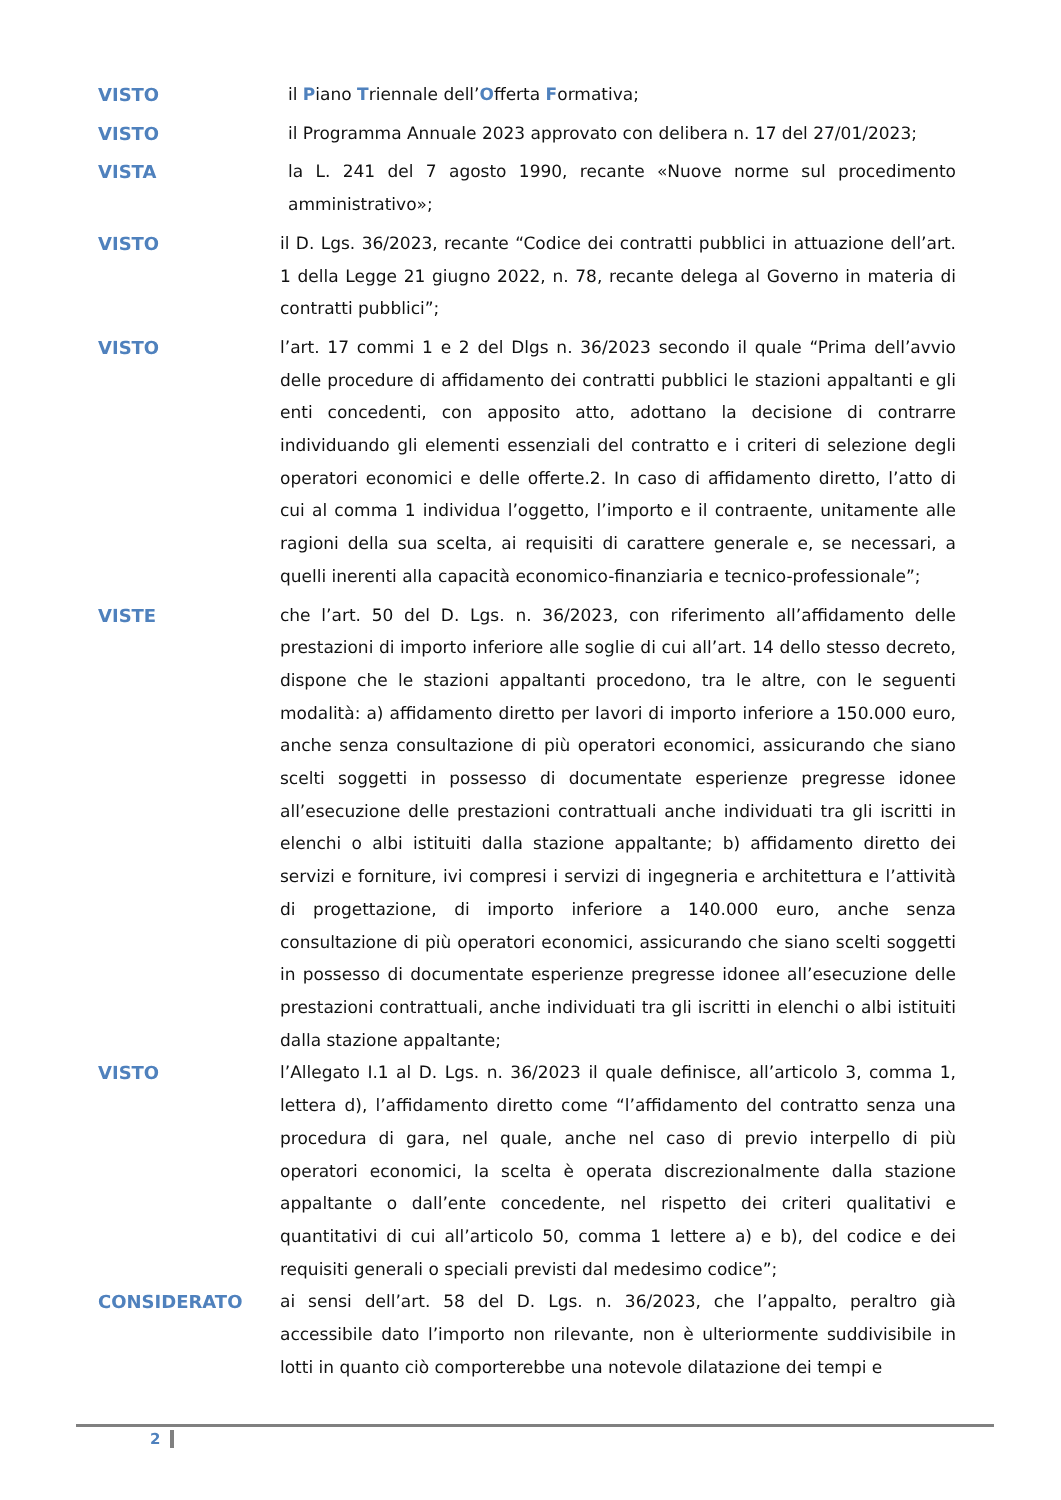VISTO
il Piano Triennale dell’Offerta Formativa;
VISTO
il Programma Annuale 2023 approvato con delibera n. 17 del 27/01/2023;
VISTA
la L. 241 del 7 agosto 1990, recante «Nuove norme sul procedimento amministrativo»;
VISTO
il D. Lgs. 36/2023, recante “Codice dei contratti pubblici in attuazione dell’art. 1 della Legge 21 giugno 2022, n. 78, recante delega al Governo in materia di contratti pubblici”;
VISTO
l’art. 17 commi 1 e 2 del Dlgs n. 36/2023 secondo il quale “Prima dell’avvio delle procedure di affidamento dei contratti pubblici le stazioni appaltanti e gli enti concedenti, con apposito atto, adottano la decisione di contrarre individuando gli elementi essenziali del contratto e i criteri di selezione degli operatori economici e delle offerte.2. In caso di affidamento diretto, l’atto di cui al comma 1 individua l’oggetto, l’importo e il contraente, unitamente alle ragioni della sua scelta, ai requisiti di carattere generale e, se necessari, a quelli inerenti alla capacità economico-finanziaria e tecnico-professionale”;
VISTE
che l’art. 50 del D. Lgs. n. 36/2023, con riferimento all’affidamento delle prestazioni di importo inferiore alle soglie di cui all’art. 14 dello stesso decreto, dispone che le stazioni appaltanti procedono, tra le altre, con le seguenti modalità: a) affidamento diretto per lavori di importo inferiore a 150.000 euro, anche senza consultazione di più operatori economici, assicurando che siano scelti soggetti in possesso di documentate esperienze pregresse idonee all’esecuzione delle prestazioni contrattuali anche individuati tra gli iscritti in elenchi o albi istituiti dalla stazione appaltante; b) affidamento diretto dei servizi e forniture, ivi compresi i servizi di ingegneria e architettura e l’attività di progettazione, di importo inferiore a 140.000 euro, anche senza consultazione di più operatori economici, assicurando che siano scelti soggetti in possesso di documentate esperienze pregresse idonee all’esecuzione delle prestazioni contrattuali, anche individuati tra gli iscritti in elenchi o albi istituiti dalla stazione appaltante;
VISTO
l’Allegato I.1 al D. Lgs. n. 36/2023 il quale definisce, all’articolo 3, comma 1, lettera d), l’affidamento diretto come “l’affidamento del contratto senza una procedura di gara, nel quale, anche nel caso di previo interpello di più operatori economici, la scelta è operata discrezionalmente dalla stazione appaltante o dall’ente concedente, nel rispetto dei criteri qualitativi e quantitativi di cui all’articolo 50, comma 1 lettere a) e b), del codice e dei requisiti generali o speciali previsti dal medesimo codice”;
CONSIDERATO
ai sensi dell’art. 58 del D. Lgs. n. 36/2023, che l’appalto, peraltro già accessibile dato l’importo non rilevante, non è ulteriormente suddivisibile in lotti in quanto ciò comporterebbe una notevole dilatazione dei tempi e
2